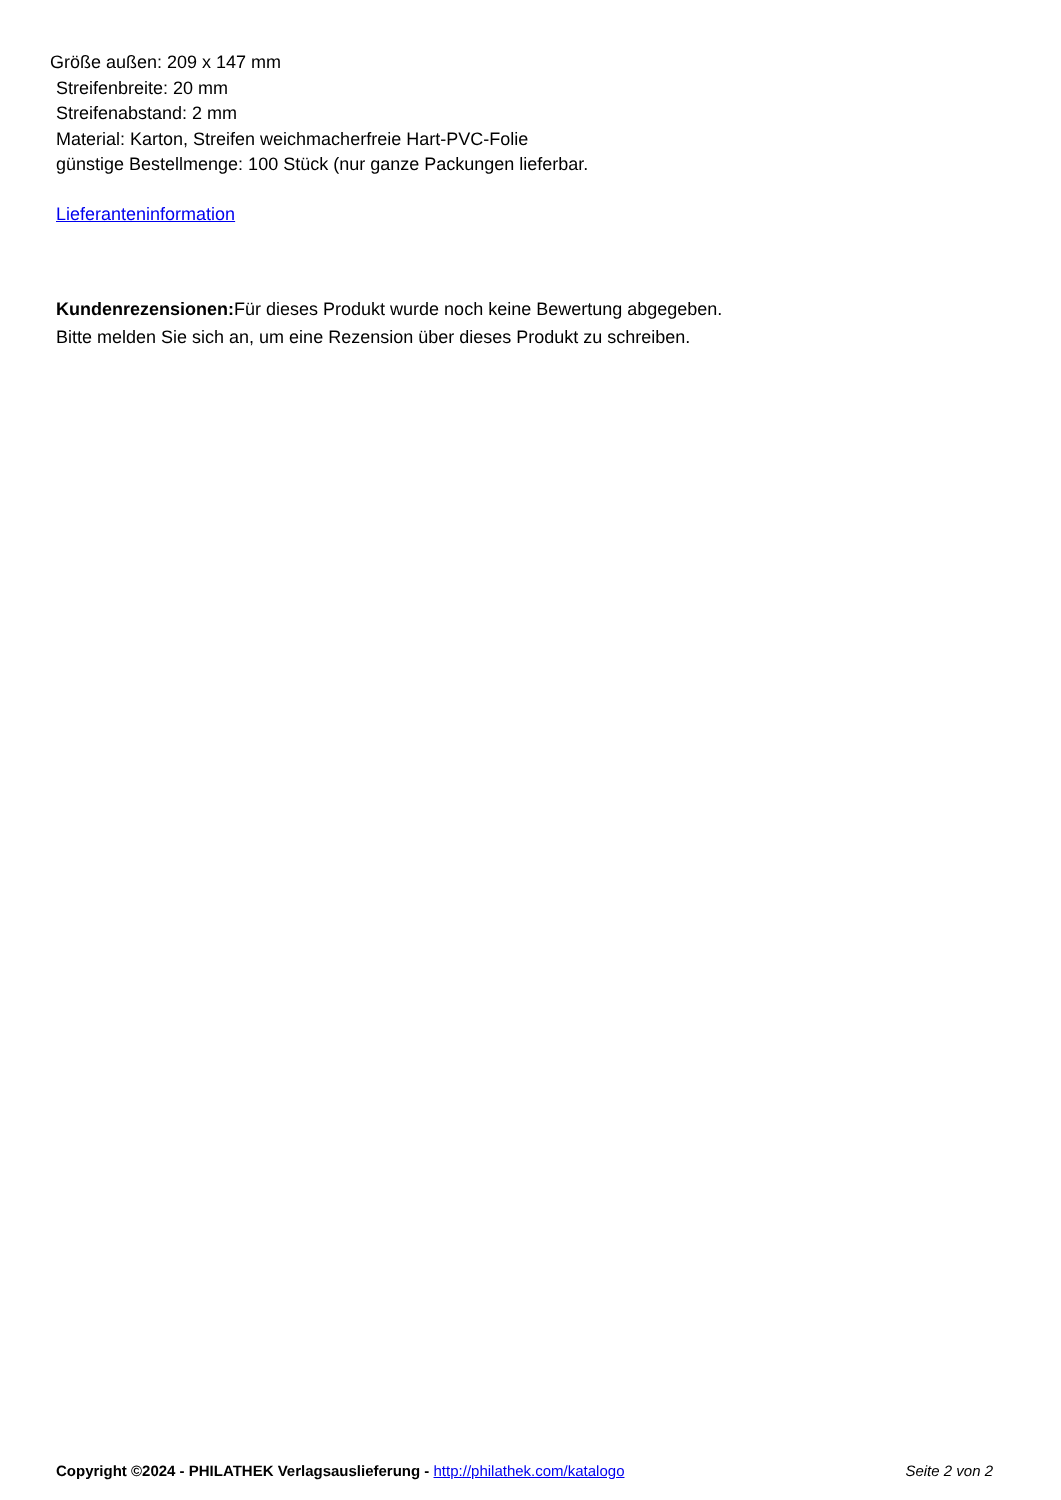Größe außen: 209 x 147 mm
Streifenbreite: 20 mm
Streifenabstand: 2 mm
Material: Karton, Streifen weichmacherfreie Hart-PVC-Folie
günstige Bestellmenge: 100 Stück (nur ganze Packungen lieferbar.
Lieferanteninformation
Kundenrezensionen: Für dieses Produkt wurde noch keine Bewertung abgegeben.
Bitte melden Sie sich an, um eine Rezension über dieses Produkt zu schreiben.
Copyright ©2024 - PHILATHEK Verlagsauslieferung - http://philathek.com/katalogo Seite 2 von 2